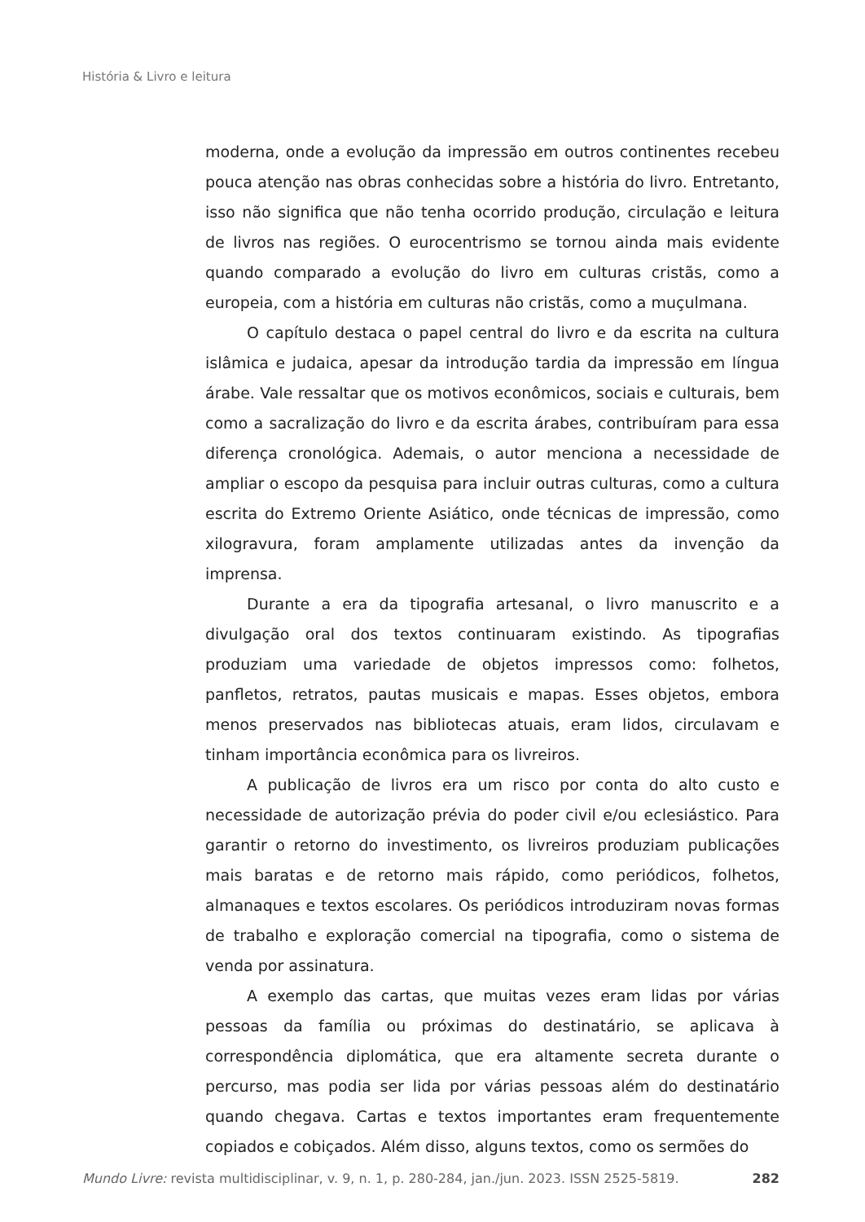História & Livro e leitura
moderna, onde a evolução da impressão em outros continentes recebeu pouca atenção nas obras conhecidas sobre a história do livro. Entretanto, isso não significa que não tenha ocorrido produção, circulação e leitura de livros nas regiões. O eurocentrismo se tornou ainda mais evidente quando comparado a evolução do livro em culturas cristãs, como a europeia, com a história em culturas não cristãs, como a muçulmana.
O capítulo destaca o papel central do livro e da escrita na cultura islâmica e judaica, apesar da introdução tardia da impressão em língua árabe. Vale ressaltar que os motivos econômicos, sociais e culturais, bem como a sacralização do livro e da escrita árabes, contribuíram para essa diferença cronológica. Ademais, o autor menciona a necessidade de ampliar o escopo da pesquisa para incluir outras culturas, como a cultura escrita do Extremo Oriente Asiático, onde técnicas de impressão, como xilogravura, foram amplamente utilizadas antes da invenção da imprensa.
Durante a era da tipografia artesanal, o livro manuscrito e a divulgação oral dos textos continuaram existindo. As tipografias produziam uma variedade de objetos impressos como: folhetos, panfletos, retratos, pautas musicais e mapas. Esses objetos, embora menos preservados nas bibliotecas atuais, eram lidos, circulavam e tinham importância econômica para os livreiros.
A publicação de livros era um risco por conta do alto custo e necessidade de autorização prévia do poder civil e/ou eclesiástico. Para garantir o retorno do investimento, os livreiros produziam publicações mais baratas e de retorno mais rápido, como periódicos, folhetos, almanaques e textos escolares. Os periódicos introduziram novas formas de trabalho e exploração comercial na tipografia, como o sistema de venda por assinatura.
A exemplo das cartas, que muitas vezes eram lidas por várias pessoas da família ou próximas do destinatário, se aplicava à correspondência diplomática, que era altamente secreta durante o percurso, mas podia ser lida por várias pessoas além do destinatário quando chegava. Cartas e textos importantes eram frequentemente copiados e cobiçados. Além disso, alguns textos, como os sermões do
Mundo Livre: revista multidisciplinar, v. 9, n. 1, p. 280-284, jan./jun. 2023. ISSN 2525-5819. 282